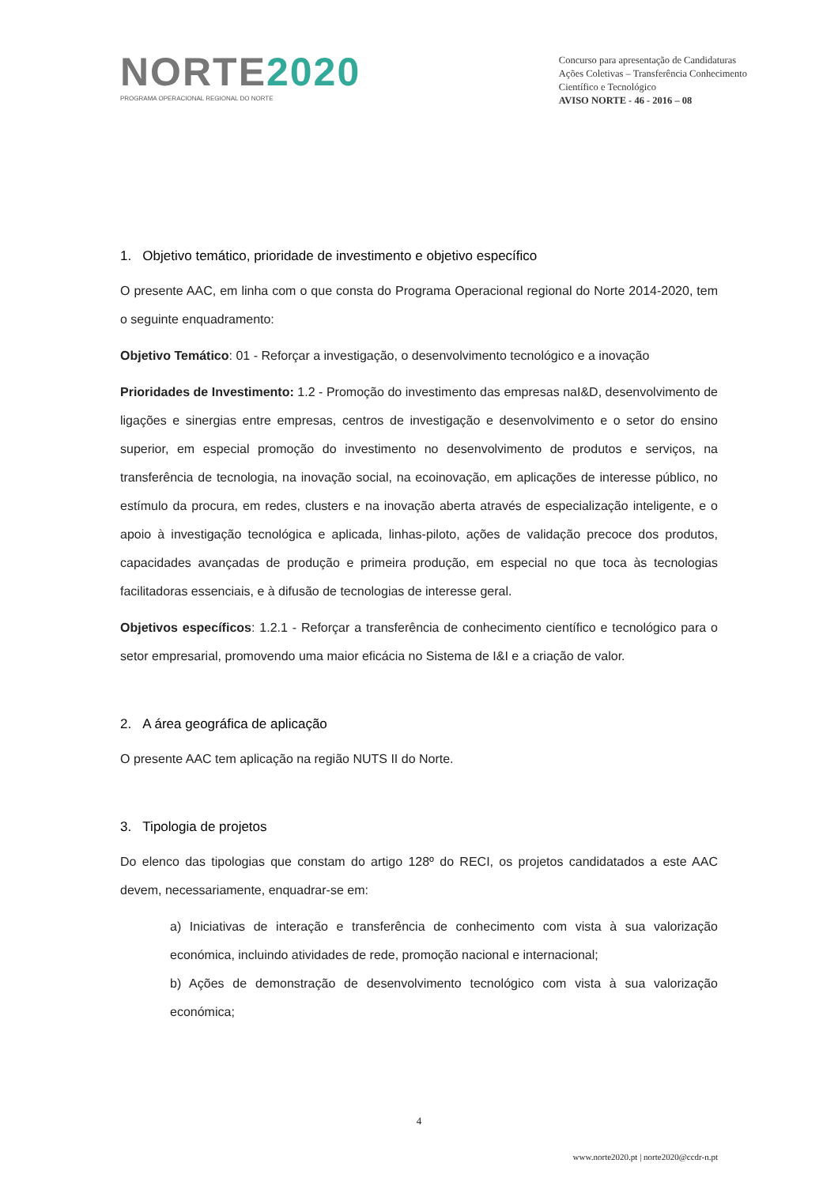NORTE2020
PROGRAMA OPERACIONAL REGIONAL DO NORTE
Concurso para apresentação de Candidaturas
Ações Coletivas – Transferência Conhecimento
Científico e Tecnológico
AVISO NORTE - 46 - 2016 – 08
1. Objetivo temático, prioridade de investimento e objetivo específico
O presente AAC, em linha com o que consta do Programa Operacional regional do Norte 2014-2020, tem o seguinte enquadramento:
Objetivo Temático: 01 - Reforçar a investigação, o desenvolvimento tecnológico e a inovação
Prioridades de Investimento: 1.2 - Promoção do investimento das empresas naI&D, desenvolvimento de ligações e sinergias entre empresas, centros de investigação e desenvolvimento e o setor do ensino superior, em especial promoção do investimento no desenvolvimento de produtos e serviços, na transferência de tecnologia, na inovação social, na ecoinovação, em aplicações de interesse público, no estímulo da procura, em redes, clusters e na inovação aberta através de especialização inteligente, e o apoio à investigação tecnológica e aplicada, linhas-piloto, ações de validação precoce dos produtos, capacidades avançadas de produção e primeira produção, em especial no que toca às tecnologias facilitadoras essenciais, e à difusão de tecnologias de interesse geral.
Objetivos específicos: 1.2.1 - Reforçar a transferência de conhecimento científico e tecnológico para o setor empresarial, promovendo uma maior eficácia no Sistema de I&I e a criação de valor.
2. A área geográfica de aplicação
O presente AAC tem aplicação na região NUTS II do Norte.
3. Tipologia de projetos
Do elenco das tipologias que constam do artigo 128º do RECI, os projetos candidatados a este AAC devem, necessariamente, enquadrar-se em:
a) Iniciativas de interação e transferência de conhecimento com vista à sua valorização económica, incluindo atividades de rede, promoção nacional e internacional;
b) Ações de demonstração de desenvolvimento tecnológico com vista à sua valorização económica;
4
www.norte2020.pt | norte2020@ccdr-n.pt